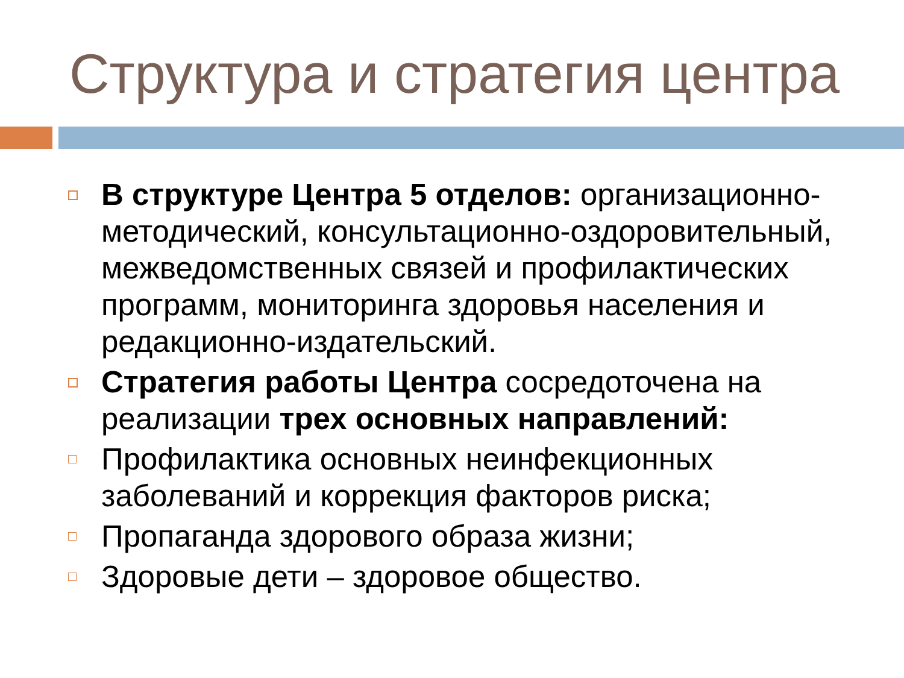Структура и стратегия центра
В структуре Центра 5 отделов: организационно-методический, консультационно-оздоровительный, межведомственных связей и профилактических программ, мониторинга здоровья населения и редакционно-издательский.
Стратегия работы Центра сосредоточена на реализации трех основных направлений:
Профилактика основных неинфекционных заболеваний и коррекция факторов риска;
Пропаганда здорового образа жизни;
Здоровые дети – здоровое общество.